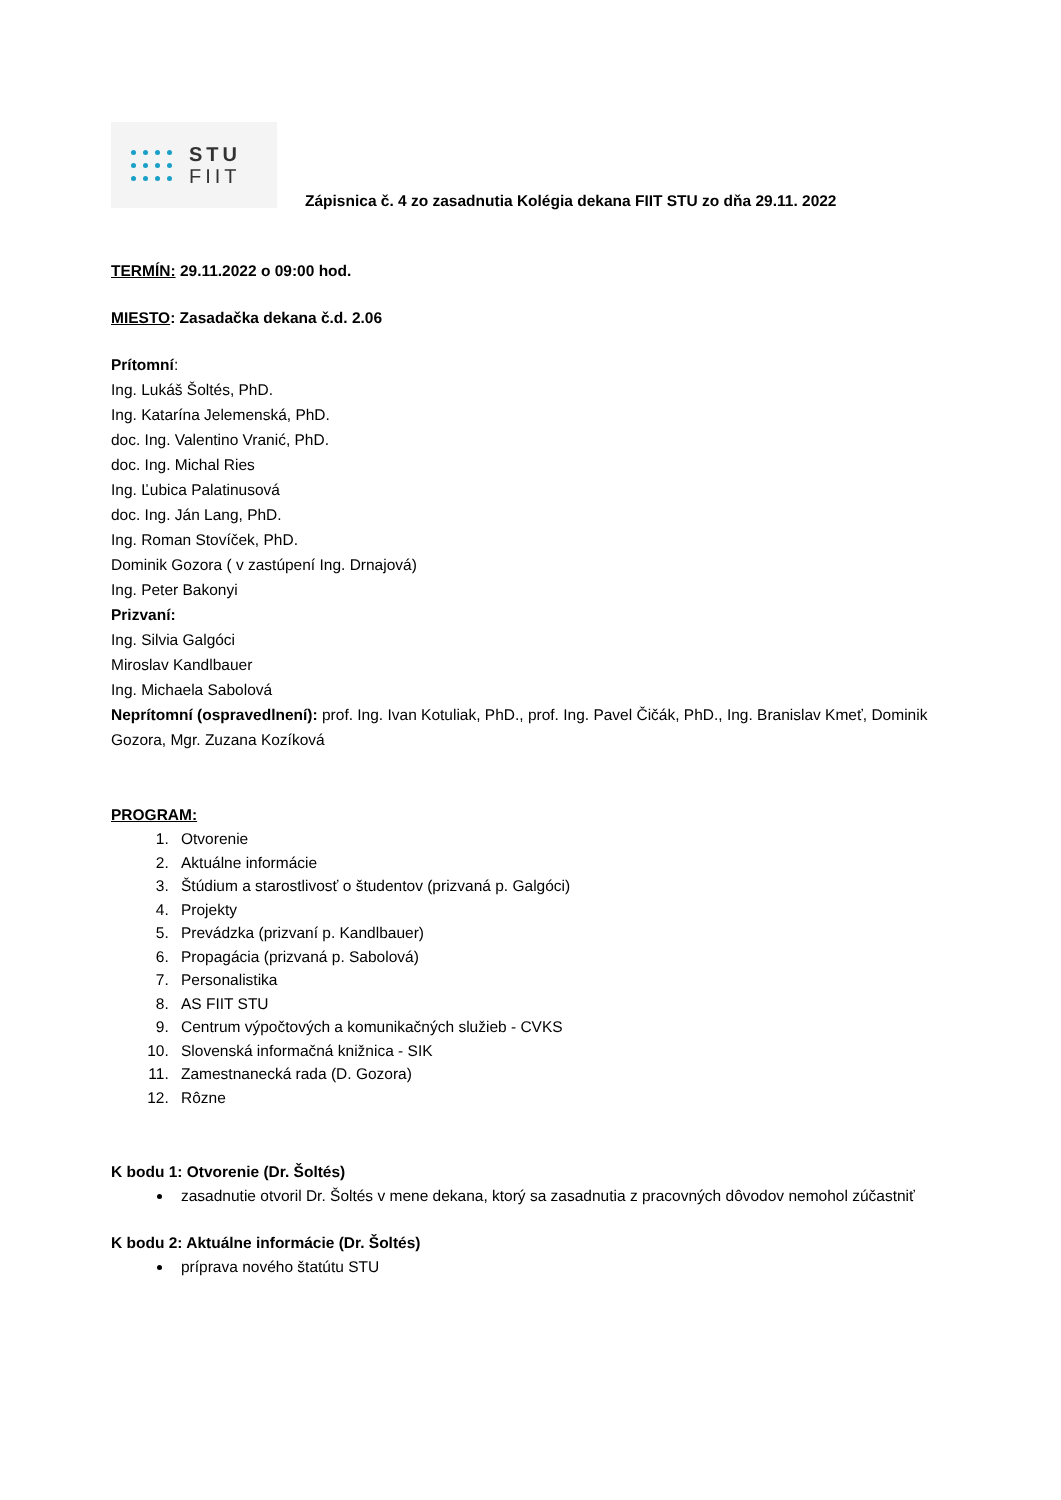STU
FIIT
Zápisnica č. 4 zo zasadnutia Kolégia dekana FIIT STU zo dňa 29.11. 2022
TERMÍN: 29.11.2022 o 09:00 hod.
MIESTO: Zasadačka dekana č.d. 2.06
Prítomní:
Ing. Lukáš Šoltés, PhD.
Ing. Katarína Jelemenská, PhD.
doc. Ing. Valentino Vranić, PhD.
doc. Ing. Michal Ries
Ing. Ľubica Palatinusová
doc. Ing. Ján Lang, PhD.
Ing. Roman Stovíček, PhD.
Dominik Gozora ( v zastúpení Ing. Drnajová)
Ing. Peter Bakonyi
Prizvaní:
Ing. Silvia Galgóci
Miroslav Kandlbauer
Ing. Michaela Sabolová
Neprítomní (ospravedlnení): prof. Ing. Ivan Kotuliak, PhD., prof. Ing. Pavel Čičák, PhD., Ing. Branislav Kmeť, Dominik Gozora, Mgr. Zuzana Kozíková
PROGRAM:
1. Otvorenie
2. Aktuálne informácie
3. Štúdium a starostlivosť o študentov (prizvaná p. Galgóci)
4. Projekty
5. Prevádzka (prizvaní p. Kandlbauer)
6. Propagácia (prizvaná p. Sabolová)
7. Personalistika
8. AS FIIT STU
9. Centrum výpočtových a komunikačných služieb - CVKS
10. Slovenská informačná knižnica - SIK
11. Zamestnanecká rada (D. Gozora)
12. Rôzne
K bodu 1: Otvorenie (Dr. Šoltés)
zasadnutie otvoril Dr. Šoltés v mene dekana, ktorý sa zasadnutia z pracovných dôvodov nemohol zúčastniť
K bodu 2: Aktuálne informácie (Dr. Šoltés)
príprava nového štatútu STU